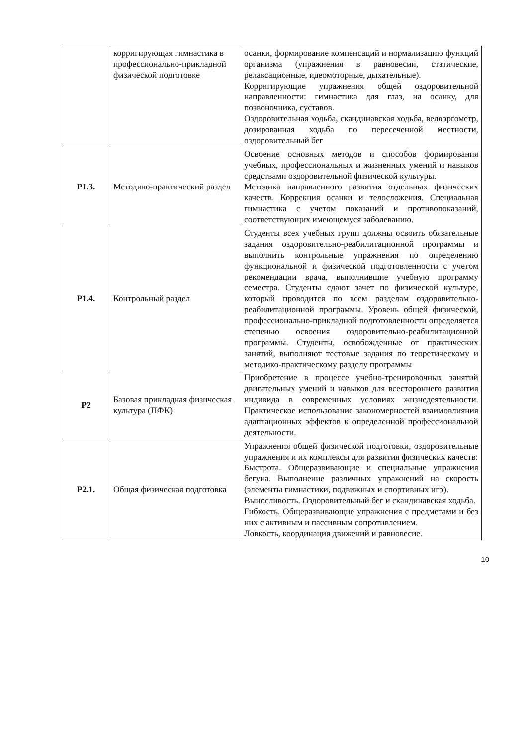| | корригирующая гимнастика в профессионально-прикладной физической подготовке | осанки, формирование компенсаций и нормализацию функций организма (упражнения в равновесии, статические, релаксационные, идеомоторные, дыхательные). Корригирующие упражнения общей оздоровительной направленности: гимнастика для глаз, на осанку, для позвоночника, суставов. Оздоровительная ходьба, скандинавская ходьба, велоэргометр, дозированная ходьба по пересеченной местности, оздоровительный бег |
| Р1.3. | Методико-практический раздел | Освоение основных методов и способов формирования учебных, профессиональных и жизненных умений и навыков средствами оздоровительной физической культуры. Методика направленного развития отдельных физических качеств. Коррекция осанки и телосложения. Специальная гимнастика с учетом показаний и противопоказаний, соответствующих имеющемуся заболеванию. |
| Р1.4. | Контрольный раздел | Студенты всех учебных групп должны освоить обязательные задания оздоровительно-реабилитационной программы и выполнить контрольные упражнения по определению функциональной и физической подготовленности с учетом рекомендации врача, выполнившие учебную программу семестра. Студенты сдают зачет по физической культуре, который проводится по всем разделам оздоровительно-реабилитационной программы. Уровень общей физической, профессионально-прикладной подготовленности определяется степенью освоения оздоровительно-реабилитационной программы. Студенты, освобожденные от практических занятий, выполняют тестовые задания по теоретическому и методико-практическому разделу программы |
| Р2 | Базовая прикладная физическая культура (ПФК) | Приобретение в процессе учебно-тренировочных занятий двигательных умений и навыков для всестороннего развития индивида в современных условиях жизнедеятельности. Практическое использование закономерностей взаимовлияния адаптационных эффектов к определенной профессиональной деятельности. |
| Р2.1. | Общая физическая подготовка | Упражнения общей физической подготовки, оздоровительные упражнения и их комплексы для развития физических качеств: Быстрота. Общеразвивающие и специальные упражнения бегуна. Выполнение различных упражнений на скорость (элементы гимнастики, подвижных и спортивных игр). Выносливость. Оздоровительный бег и скандинавская ходьба. Гибкость. Общеразвивающие упражнения с предметами и без них с активным и пассивным сопротивлением. Ловкость, координация движений и равновесие. |
10